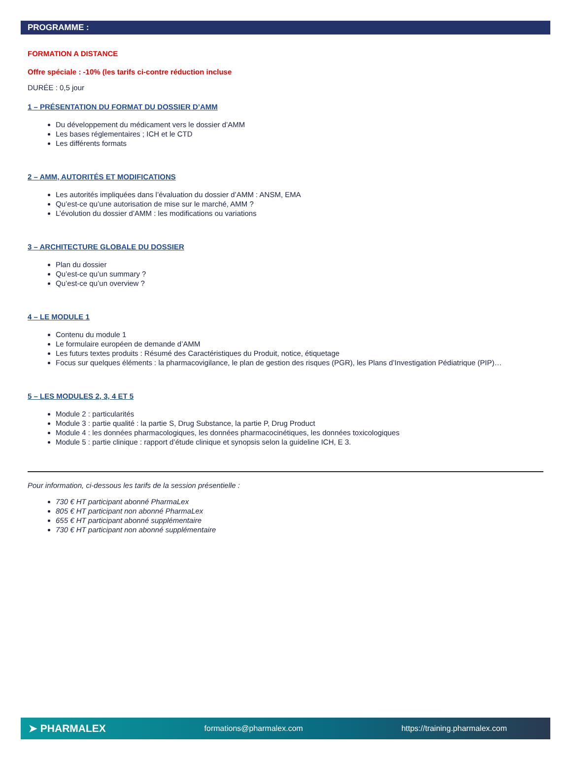PROGRAMME :
FORMATION A DISTANCE
Offre spéciale : -10% (les tarifs ci-contre réduction incluse
DURÉE : 0,5 jour
1 – PRÉSENTATION DU FORMAT DU DOSSIER D’AMM
Du développement du médicament vers le dossier d’AMM
Les bases réglementaires ; ICH et le CTD
Les différents formats
2 – AMM, AUTORITÉS ET MODIFICATIONS
Les autorités impliquées dans l’évaluation du dossier d’AMM : ANSM, EMA
Qu’est-ce qu’une autorisation de mise sur le marché, AMM ?
L’évolution du dossier d’AMM : les modifications ou variations
3 – ARCHITECTURE GLOBALE DU DOSSIER
Plan du dossier
Qu’est-ce qu’un summary ?
Qu’est-ce qu’un overview ?
4 – LE MODULE 1
Contenu du module 1
Le formulaire européen de demande d’AMM
Les futurs textes produits : Résumé des Caractéristiques du Produit, notice, étiquetage
Focus sur quelques éléments : la pharmacovigilance, le plan de gestion des risques (PGR), les Plans d’Investigation Pédiatrique (PIP)…
5 – LES MODULES 2, 3, 4 ET 5
Module 2 : particularités
Module 3 : partie qualité : la partie S, Drug Substance, la partie P, Drug Product
Module 4 : les données pharmacologiques, les données pharmacocinétiques, les données toxicologiques
Module 5 : partie clinique : rapport d’étude clinique et synopsis selon la guideline ICH, E 3.
Pour information, ci-dessous les tarifs de la session présentielle :
730 € HT participant abonné PharmaLex
805 € HT participant non abonné PharmaLex
655 € HT participant abonné supplémentaire
730 € HT participant non abonné supplémentaire
➤ PHARMALEX formations@pharmalex.com https://training.pharmalex.com